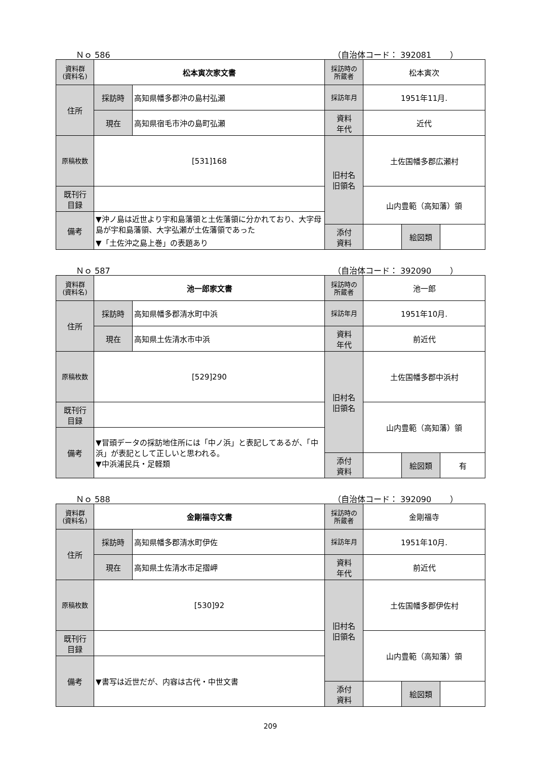Ｎｏ 586 （自治体コード： 392081　　 ）
| 資料群 (資料名) | 松本寅次家文書 | | 採訪時の 所蔵者 | 松本寅次 | | |
| 住所 | 採訪時 | 高知県幡多郡沖の島村弘瀬 | 採訪年月 | 1951年11月. | | |
| | 現在 | 高知県宿毛市沖の島町弘瀬 | 資料 年代 | 近代 | | |
| 原稿枚数 | [531]168 | | 旧村名 旧領名 | 土佐国幡多郡広瀬村 | | |
| 既刊行 目録 | | | | 山内豊範（高知藩）領 | | |
| 備考 | ▼沖ノ島は近世より宇和島藩領と土佐藩領に分かれており、大字母島が宇和島藩領、大字弘瀬が土佐藩領であった ▼「土佐沖之島上巻」の表題あり | | | | | |
| | | | 添付 資料 | | 絵図類 | |
Ｎｏ 587 （自治体コード： 392090　　 ）
| 資料群 (資料名) | 池一郎家文書 | | 採訪時の 所蔵者 | 池一郎 | | |
| 住所 | 採訪時 | 高知県幡多郡清水町中浜 | 採訪年月 | 1951年10月. | | |
| | 現在 | 高知県土佐清水市中浜 | 資料 年代 | 前近代 | | |
| 原稿枚数 | [529]290 | | 旧村名 旧領名 | 土佐国幡多郡中浜村 | | |
| 既刊行 目録 | | | | 山内豊範（高知藩）領 | | |
| 備考 | ▼冒頭データの採訪地住所には「中ノ浜」と表記してあるが、「中浜」が表記として正しいと思われる。 ▼中浜浦民兵・足軽類 | | | | | |
| | | | 添付 資料 | | 絵図類 | 有 |
Ｎｏ 588 （自治体コード： 392090　　 ）
| 資料群 (資料名) | 金剛福寺文書 | | 採訪時の 所蔵者 | 金剛福寺 | | |
| 住所 | 採訪時 | 高知県幡多郡清水町伊佐 | 採訪年月 | 1951年10月. | | |
| | 現在 | 高知県土佐清水市足摺岬 | 資料 年代 | 前近代 | | |
| 原稿枚数 | [530]92 | | 旧村名 旧領名 | 土佐国幡多郡伊佐村 | | |
| 既刊行 目録 | | | | 山内豊範（高知藩）領 | | |
| 備考 | ▼書写は近世だが、内容は古代・中世文書 | | | | | |
| | | | 添付 資料 | | 絵図類 | |
209